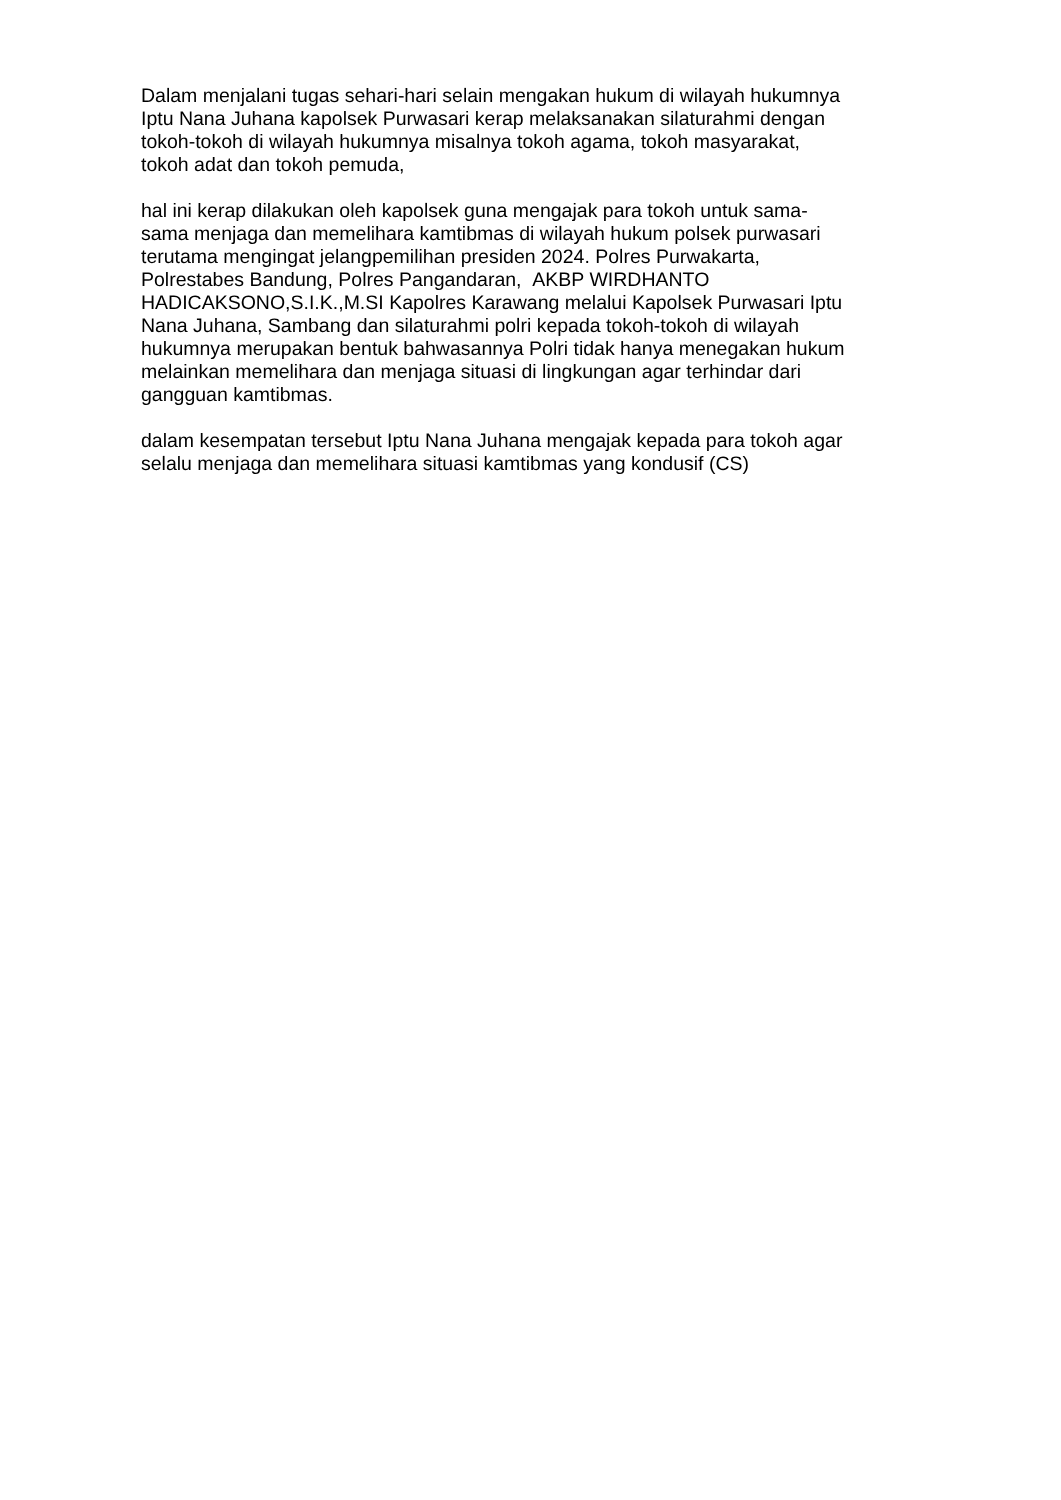Dalam menjalani tugas sehari-hari selain mengakan hukum di wilayah hukumnya
Iptu Nana Juhana kapolsek Purwasari kerap melaksanakan silaturahmi dengan
tokoh-tokoh di wilayah hukumnya misalnya tokoh agama, tokoh masyarakat,
tokoh adat dan tokoh pemuda,
hal ini kerap dilakukan oleh kapolsek guna mengajak para tokoh untuk sama-
sama menjaga dan memelihara kamtibmas di wilayah hukum polsek purwasari
terutama mengingat jelangpemilihan presiden 2024. Polres Purwakarta,
Polrestabes Bandung, Polres Pangandaran, AKBP WIRDHANTO
HADICAKSONO,S.I.K.,M.SI Kapolres Karawang melalui Kapolsek Purwasari Iptu
Nana Juhana, Sambang dan silaturahmi polri kepada tokoh-tokoh di wilayah
hukumnya merupakan bentuk bahwasannya Polri tidak hanya menegakan hukum
melainkan memelihara dan menjaga situasi di lingkungan agar terhindar dari
gangguan kamtibmas.
dalam kesempatan tersebut Iptu Nana Juhana mengajak kepada para tokoh agar
selalu menjaga dan memelihara situasi kamtibmas yang kondusif (CS)